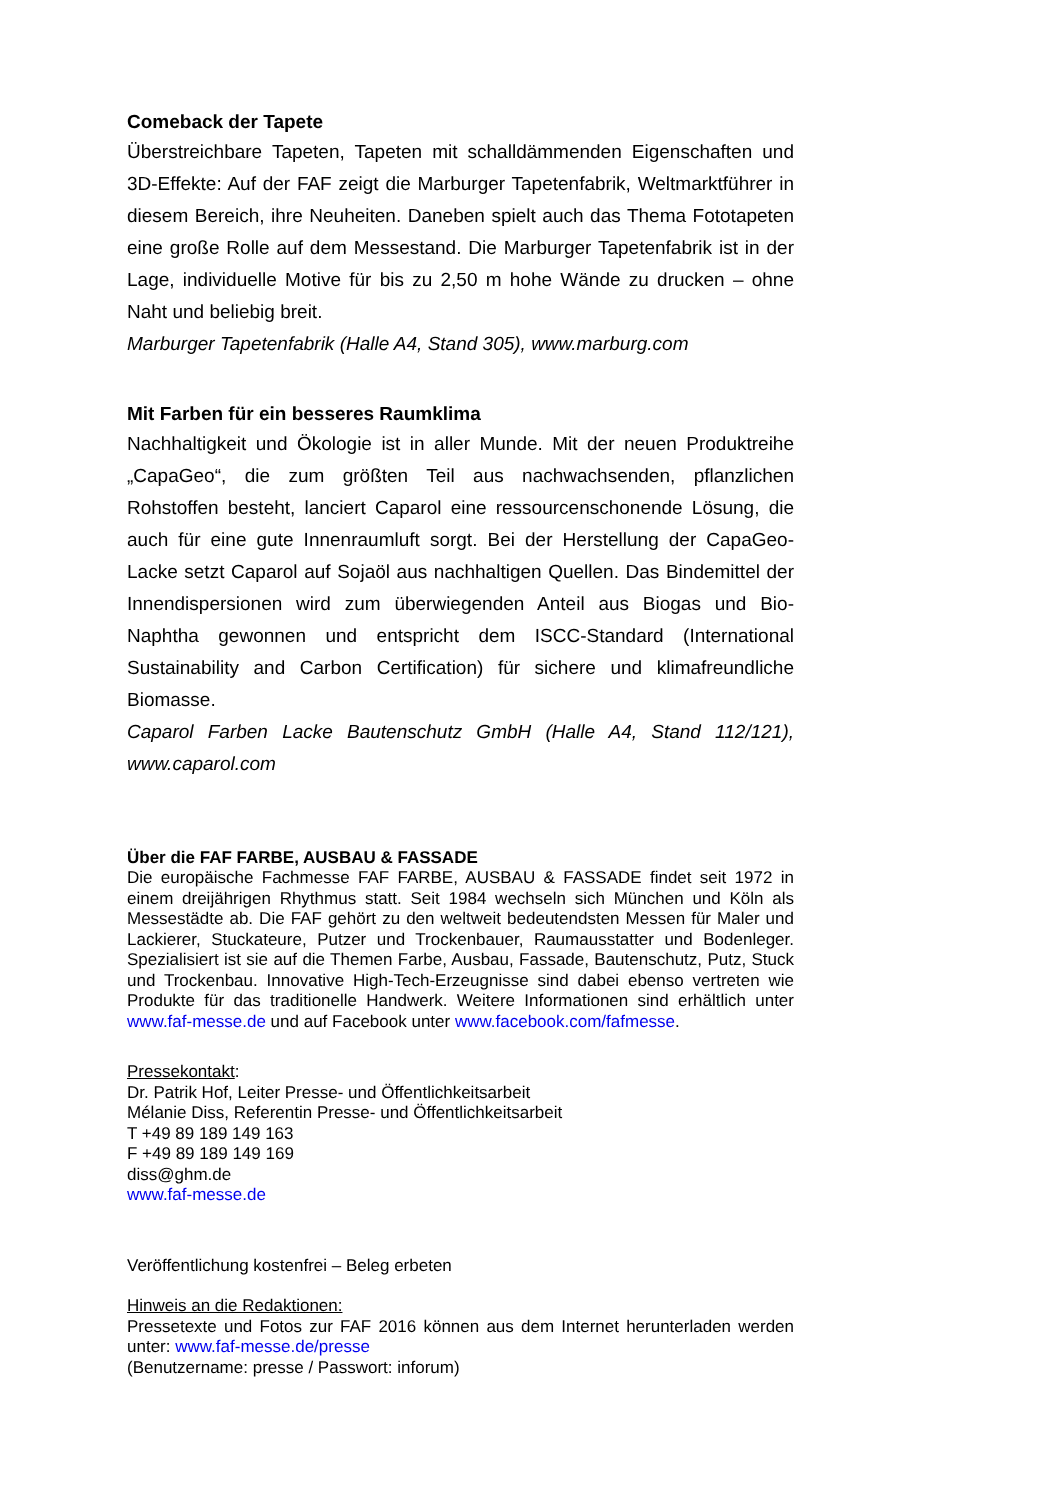Comeback der Tapete
Überstreichbare Tapeten, Tapeten mit schalldämmenden Eigenschaften und 3D-Effekte: Auf der FAF zeigt die Marburger Tapetenfabrik, Weltmarktführer in diesem Bereich, ihre Neuheiten. Daneben spielt auch das Thema Fototapeten eine große Rolle auf dem Messestand. Die Marburger Tapetenfabrik ist in der Lage, individuelle Motive für bis zu 2,50 m hohe Wände zu drucken – ohne Naht und beliebig breit.
Marburger Tapetenfabrik (Halle A4, Stand 305), www.marburg.com
Mit Farben für ein besseres Raumklima
Nachhaltigkeit und Ökologie ist in aller Munde. Mit der neuen Produktreihe „CapaGeo“, die zum größten Teil aus nachwachsenden, pflanzlichen Rohstoffen besteht, lanciert Caparol eine ressourcenschonende Lösung, die auch für eine gute Innenraumluft sorgt. Bei der Herstellung der CapaGeo-Lacke setzt Caparol auf Sojaöl aus nachhaltigen Quellen. Das Bindemittel der Innendispersionen wird zum überwiegenden Anteil aus Biogas und Bio-Naphtha gewonnen und entspricht dem ISCC-Standard (International Sustainability and Carbon Certification) für sichere und klimafreundliche Biomasse.
Caparol Farben Lacke Bautenschutz GmbH (Halle A4, Stand 112/121), www.caparol.com
Über die FAF FARBE, AUSBAU & FASSADE
Die europäische Fachmesse FAF FARBE, AUSBAU & FASSADE findet seit 1972 in einem dreijährigen Rhythmus statt. Seit 1984 wechseln sich München und Köln als Messestädte ab. Die FAF gehört zu den weltweit bedeutendsten Messen für Maler und Lackierer, Stuckateure, Putzer und Trockenbauer, Raumausstatter und Bodenleger. Spezialisiert ist sie auf die Themen Farbe, Ausbau, Fassade, Bautenschutz, Putz, Stuck und Trockenbau. Innovative High-Tech-Erzeugnisse sind dabei ebenso vertreten wie Produkte für das traditionelle Handwerk. Weitere Informationen sind erhältlich unter www.faf-messe.de und auf Facebook unter www.facebook.com/fafmesse.
Pressekontakt:
Dr. Patrik Hof, Leiter Presse- und Öffentlichkeitsarbeit
Mélanie Diss, Referentin Presse- und Öffentlichkeitsarbeit
T +49 89 189 149 163
F +49 89 189 149 169
diss@ghm.de
www.faf-messe.de
Veröffentlichung kostenfrei – Beleg erbeten
Hinweis an die Redaktionen:
Pressetexte und Fotos zur FAF 2016 können aus dem Internet herunterladen werden unter: www.faf-messe.de/presse
(Benutzername: presse / Passwort: inforum)